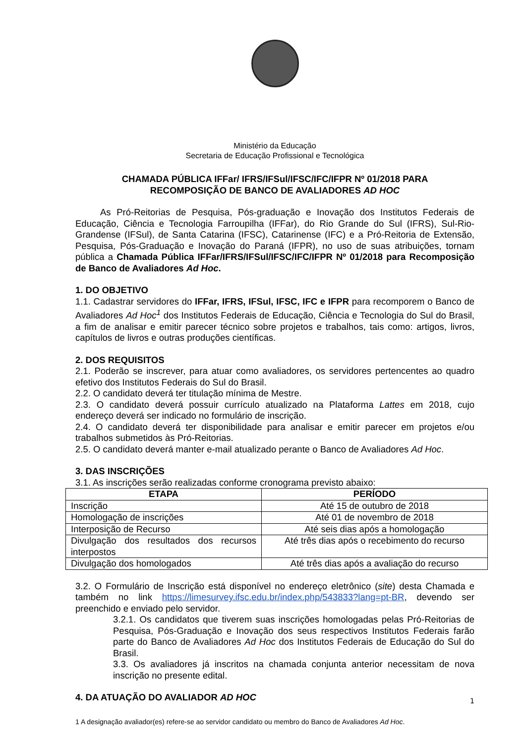Ministério da Educação
Secretaria de Educação Profissional e Tecnológica
CHAMADA PÚBLICA IFFar/ IFRS/IFSul/IFSC/IFC/IFPR Nº 01/2018 PARA
RECOMPOSIÇÃO DE BANCO DE AVALIADORES AD HOC
As Pró-Reitorias de Pesquisa, Pós-graduação e Inovação dos Institutos Federais de Educação, Ciência e Tecnologia Farroupilha (IFFar), do Rio Grande do Sul (IFRS), Sul-Rio-Grandense (IFSul), de Santa Catarina (IFSC), Catarinense (IFC) e a Pró-Reitoria de Extensão, Pesquisa, Pós-Graduação e Inovação do Paraná (IFPR), no uso de suas atribuições, tornam pública a Chamada Pública IFFar/IFRS/IFSul/IFSC/IFC/IFPR Nº 01/2018 para Recomposição de Banco de Avaliadores Ad Hoc.
1. DO OBJETIVO
1.1. Cadastrar servidores do IFFar, IFRS, IFSul, IFSC, IFC e IFPR para recomporem o Banco de Avaliadores Ad Hoc<sup>1</sup> dos Institutos Federais de Educação, Ciência e Tecnologia do Sul do Brasil, a fim de analisar e emitir parecer técnico sobre projetos e trabalhos, tais como: artigos, livros, capítulos de livros e outras produções científicas.
2. DOS REQUISITOS
2.1. Poderão se inscrever, para atuar como avaliadores, os servidores pertencentes ao quadro efetivo dos Institutos Federais do Sul do Brasil.
2.2. O candidato deverá ter titulação mínima de Mestre.
2.3. O candidato deverá possuir currículo atualizado na Plataforma Lattes em 2018, cujo endereço deverá ser indicado no formulário de inscrição.
2.4. O candidato deverá ter disponibilidade para analisar e emitir parecer em projetos e/ou trabalhos submetidos às Pró-Reitorias.
2.5. O candidato deverá manter e-mail atualizado perante o Banco de Avaliadores Ad Hoc.
3. DAS INSCRIÇÕES
3.1. As inscrições serão realizadas conforme cronograma previsto abaixo:
| ETAPA | PERÍODO |
| --- | --- |
| Inscrição | Até 15 de outubro de 2018 |
| Homologação de inscrições | Até 01 de novembro de 2018 |
| Interposição de Recurso | Até seis dias após a homologação |
| Divulgação dos resultados dos recursos interpostos | Até três dias após o recebimento do recurso |
| Divulgação dos homologados | Até três dias após a avaliação do recurso |
3.2. O Formulário de Inscrição está disponível no endereço eletrônico (site) desta Chamada e também no link https://limesurvey.ifsc.edu.br/index.php/543833?lang=pt-BR, devendo ser preenchido e enviado pelo servidor.
3.2.1. Os candidatos que tiverem suas inscrições homologadas pelas Pró-Reitorias de Pesquisa, Pós-Graduação e Inovação dos seus respectivos Institutos Federais farão parte do Banco de Avaliadores Ad Hoc dos Institutos Federais de Educação do Sul do Brasil.
3.3. Os avaliadores já inscritos na chamada conjunta anterior necessitam de nova inscrição no presente edital.
4. DA ATUAÇÃO DO AVALIADOR AD HOC
1 A designação avaliador(es) refere-se ao servidor candidato ou membro do Banco de Avaliadores Ad Hoc.
1